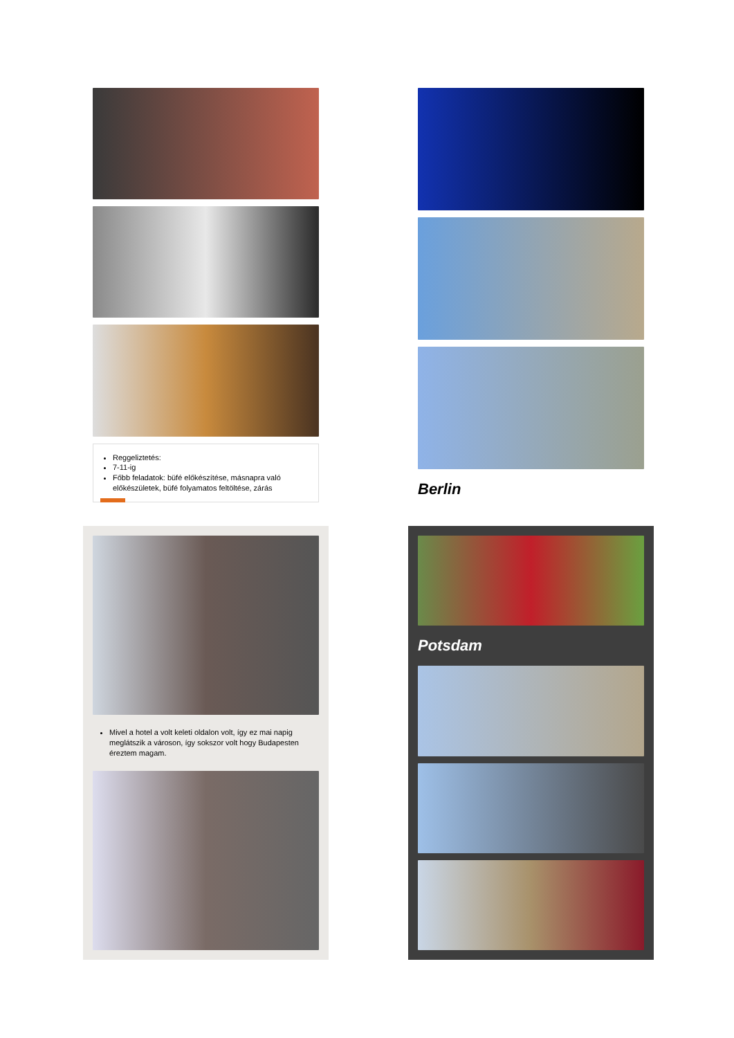Reggeliztetés:
7-11-ig
Főbb feladatok: büfé előkészítése, másnapra való előkészületek, büfé folyamatos feltöltése, zárás
Berlin
Mivel a hotel a volt keleti oldalon volt, így ez mai napig meglátszik a városon, így sokszor volt hogy Budapesten éreztem magam.
Potsdam